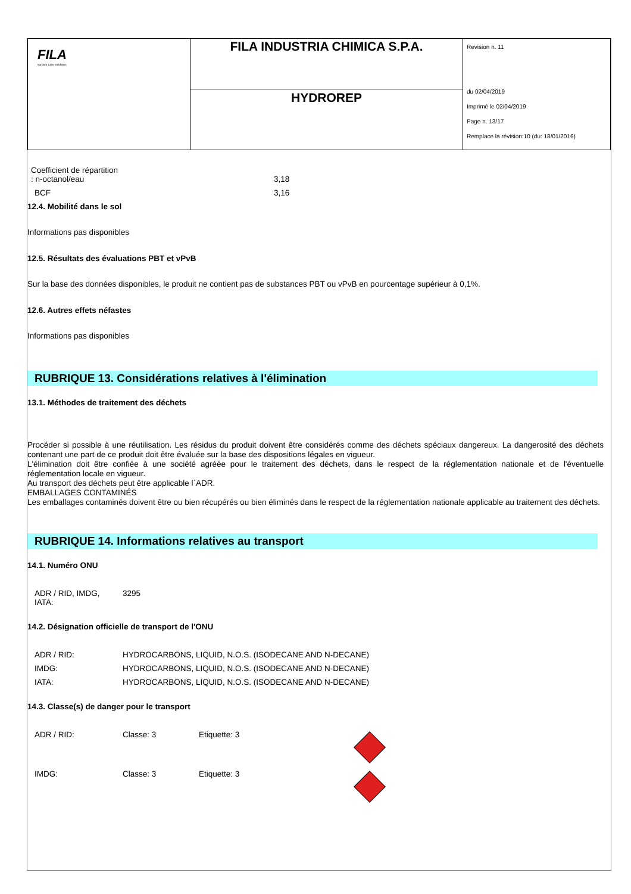| FILA surface care solutions | FILA INDUSTRIA CHIMICA S.P.A. | Revision n. 11 du 02/04/2019 Imprimè le 02/04/2019 Page n. 13/17 Remplace la révision:10 (du: 18/01/2016) |
| | HYDROREP | |
| Coefficient de répartition : n-octanol/eau | 3,18 |
| BCF | 3,16 |
12.4. Mobilité dans le sol
Informations pas disponibles
12.5. Résultats des évaluations PBT et vPvB
Sur la base des données disponibles, le produit ne contient pas de substances PBT ou vPvB en pourcentage supérieur à 0,1%.
12.6. Autres effets néfastes
Informations pas disponibles
RUBRIQUE 13. Considérations relatives à l'élimination
13.1. Méthodes de traitement des déchets
Procéder si possible à une réutilisation. Les résidus du produit doivent être considérés comme des déchets spéciaux dangereux. La dangerosité des déchets contenant une part de ce produit doit être évaluée sur la base des dispositions légales en vigueur.
L'élimination doit être confiée à une société agréée pour le traitement des déchets, dans le respect de la réglementation nationale et de l'éventuelle réglementation locale en vigueur.
Au transport des déchets peut être applicable l`ADR.
EMBALLAGES CONTAMINÉS
Les emballages contaminés doivent être ou bien récupérés ou bien éliminés dans le respect de la réglementation nationale applicable au traitement des déchets.
RUBRIQUE 14. Informations relatives au transport
14.1. Numéro ONU
| ADR / RID, IMDG, IATA: | 3295 |
14.2. Désignation officielle de transport de l'ONU
| ADR / RID: | HYDROCARBONS, LIQUID, N.O.S. (ISODECANE AND N-DECANE) |
| IMDG: | HYDROCARBONS, LIQUID, N.O.S. (ISODECANE AND N-DECANE) |
| IATA: | HYDROCARBONS, LIQUID, N.O.S. (ISODECANE AND N-DECANE) |
14.3. Classe(s) de danger pour le transport
| ADR / RID: | Classe: 3 | Etiquette: 3 | |
| IMDG: | Classe: 3 | Etiquette: 3 | |